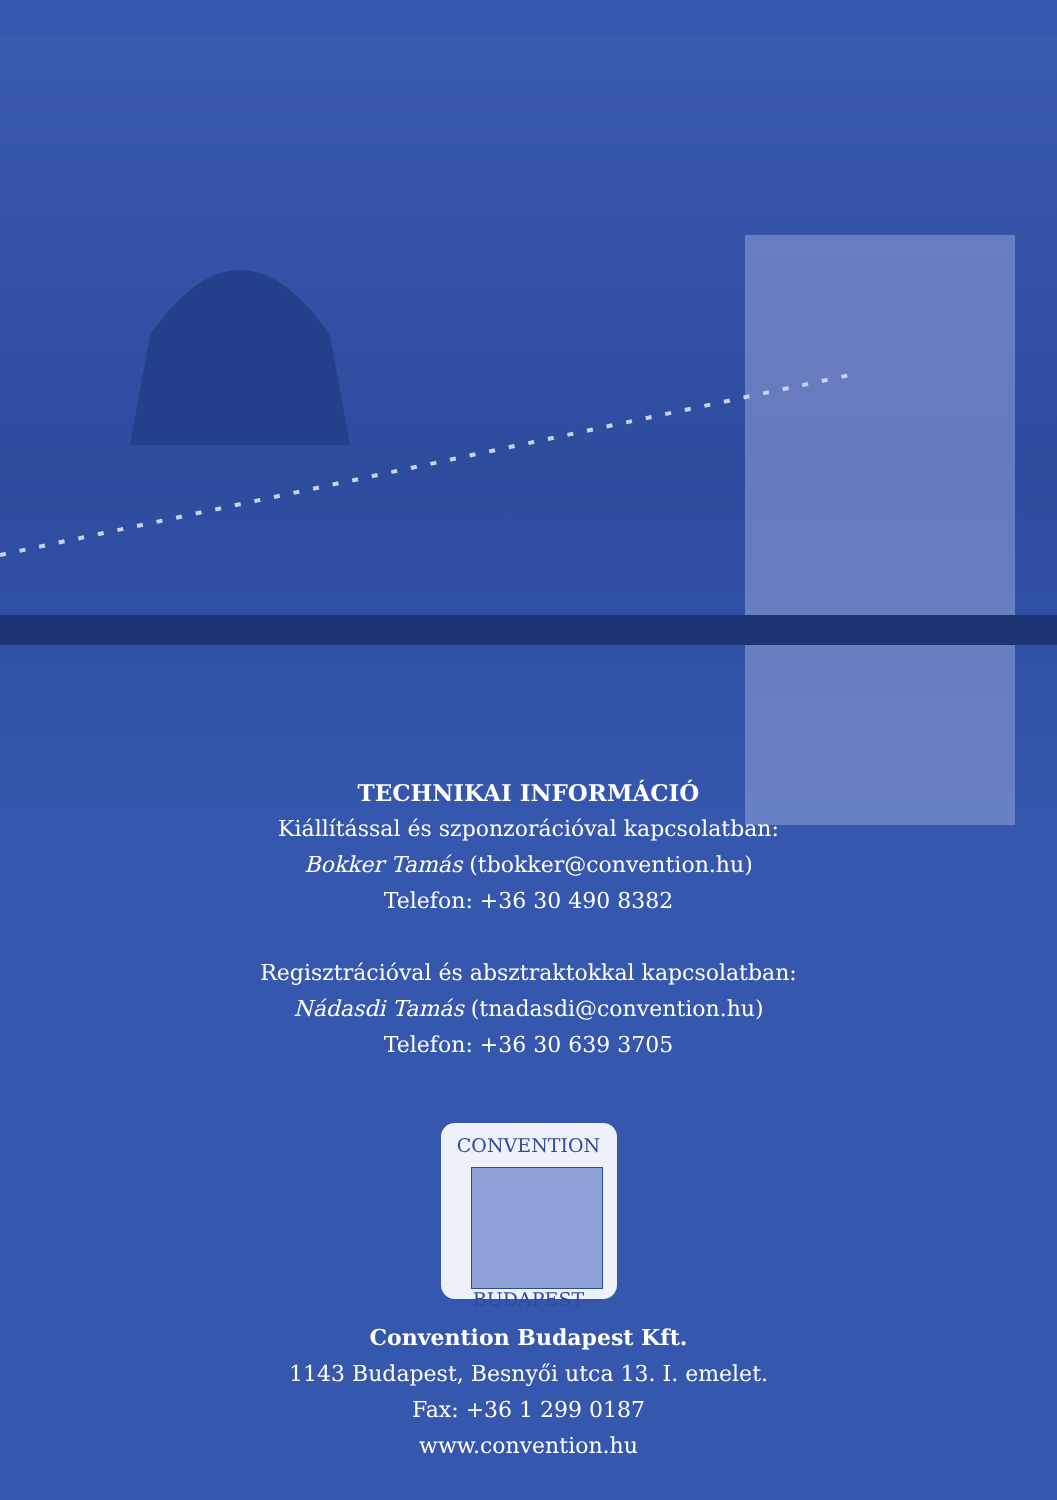TECHNIKAI INFORMÁCIÓ
Kiállítással és szponzorációval kapcsolatban:
Bokker Tamás (tbokker@convention.hu)
Telefon: +36 30 490 8382
Regisztrációval és absztraktokkal kapcsolatban:
Nádasdi Tamás (tnadasdi@convention.hu)
Telefon: +36 30 639 3705
CONVENTION
BUDAPEST
Convention Budapest Kft.
1143 Budapest, Besnyői utca 13. I. emelet.
Fax: +36 1 299 0187
www.convention.hu